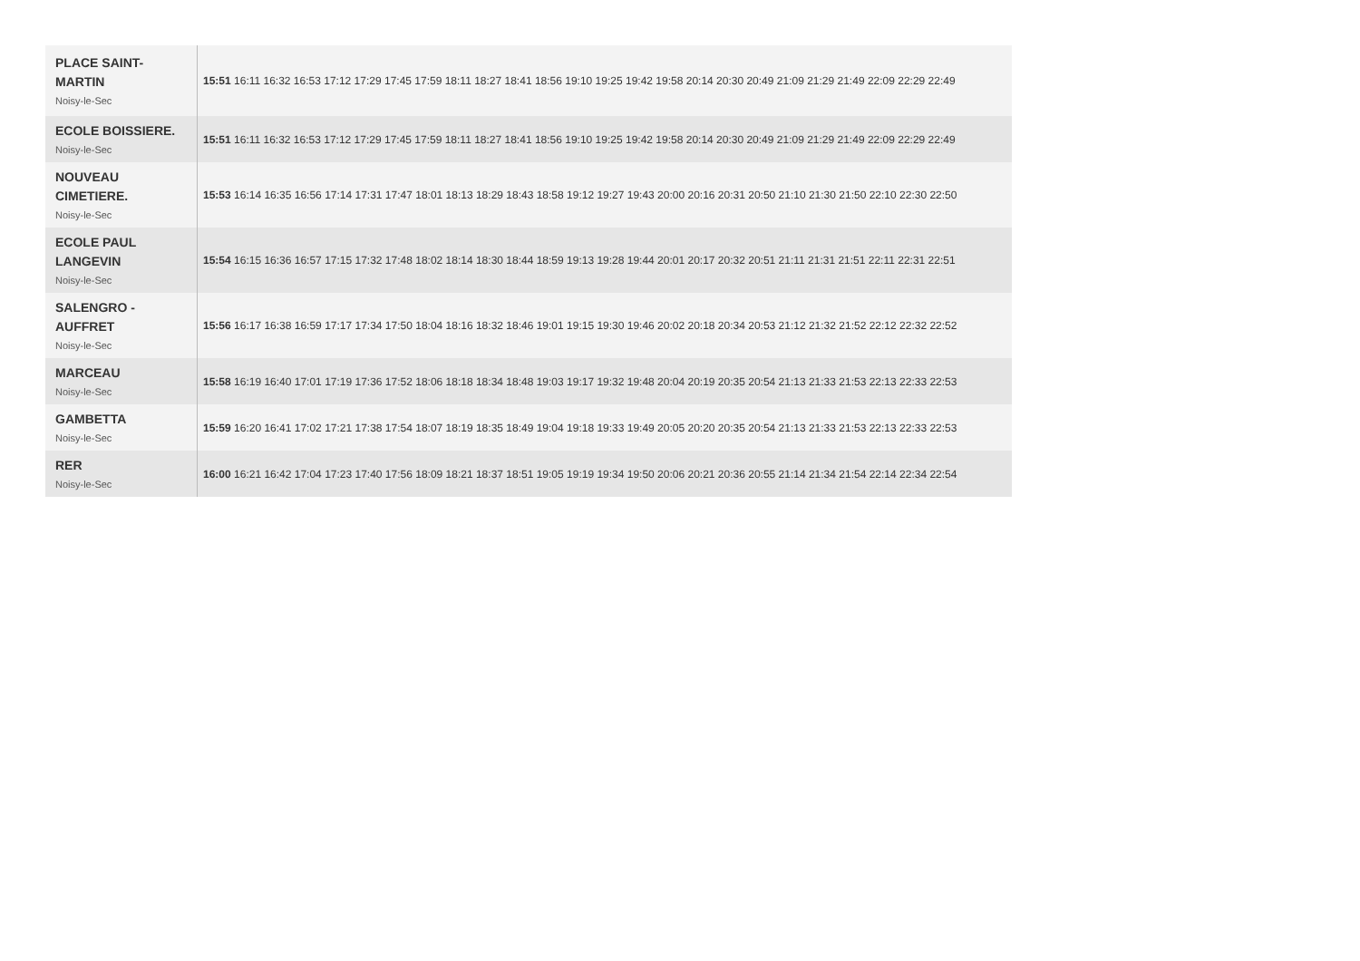| PLACE SAINT-MARTIN Noisy-le-Sec | 15:51 16:11 16:32 16:53 17:12 17:29 17:45 17:59 18:11 18:27 18:41 18:56 19:10 19:25 19:42 19:58 20:14 20:30 20:49 21:09 21:29 21:49 22:09 22:29 22:49 |
| ECOLE BOISSIERE. Noisy-le-Sec | 15:51 16:11 16:32 16:53 17:12 17:29 17:45 17:59 18:11 18:27 18:41 18:56 19:10 19:25 19:42 19:58 20:14 20:30 20:49 21:09 21:29 21:49 22:09 22:29 22:49 |
| NOUVEAU CIMETIERE. Noisy-le-Sec | 15:53 16:14 16:35 16:56 17:14 17:31 17:47 18:01 18:13 18:29 18:43 18:58 19:12 19:27 19:43 20:00 20:16 20:31 20:50 21:10 21:30 21:50 22:10 22:30 22:50 |
| ECOLE PAUL LANGEVIN Noisy-le-Sec | 15:54 16:15 16:36 16:57 17:15 17:32 17:48 18:02 18:14 18:30 18:44 18:59 19:13 19:28 19:44 20:01 20:17 20:32 20:51 21:11 21:31 21:51 22:11 22:31 22:51 |
| SALENGRO - AUFFRET Noisy-le-Sec | 15:56 16:17 16:38 16:59 17:17 17:34 17:50 18:04 18:16 18:32 18:46 19:01 19:15 19:30 19:46 20:02 20:18 20:34 20:53 21:12 21:32 21:52 22:12 22:32 22:52 |
| MARCEAU Noisy-le-Sec | 15:58 16:19 16:40 17:01 17:19 17:36 17:52 18:06 18:18 18:34 18:48 19:03 19:17 19:32 19:48 20:04 20:19 20:35 20:54 21:13 21:33 21:53 22:13 22:33 22:53 |
| GAMBETTA Noisy-le-Sec | 15:59 16:20 16:41 17:02 17:21 17:38 17:54 18:07 18:19 18:35 18:49 19:04 19:18 19:33 19:49 20:05 20:20 20:35 20:54 21:13 21:33 21:53 22:13 22:33 22:53 |
| RER Noisy-le-Sec | 16:00 16:21 16:42 17:04 17:23 17:40 17:56 18:09 18:21 18:37 18:51 19:05 19:19 19:34 19:50 20:06 20:21 20:36 20:55 21:14 21:34 21:54 22:14 22:34 22:54 |